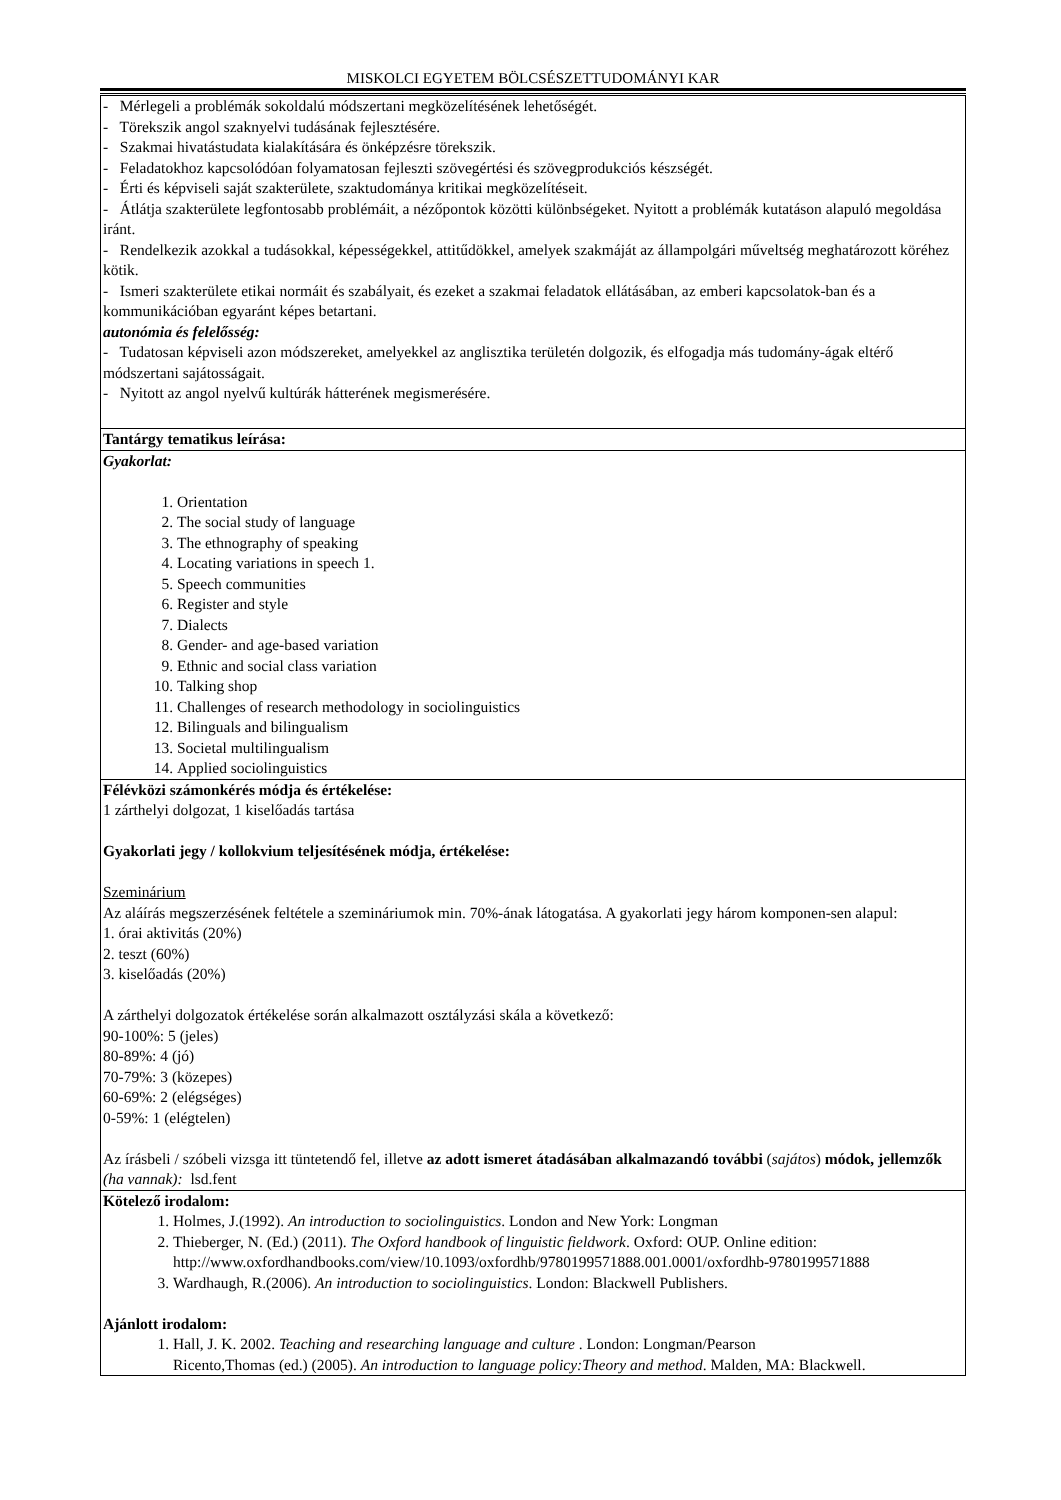MISKOLCI EGYETEM BÖLCSÉSZETTUDOMÁNYI KAR
| - Mérlegeli a problémák sokoldalú módszertani megközelítésének lehetőségét. - Törekszik angol szaknyelvi tudásának fejlesztésére. - Szakmai hivatástudata kialakítására és önképzésre törekszik. - Feladatokhoz kapcsolódóan folyamatosan fejleszti szövegértési és szövegprodukciós készségét. - Érti és képviseli saját szakterülete, szaktudománya kritikai megközelítéseit. - Átlátja szakterülete legfontosabb problémáit, a nézőpontok közötti különbségeket. Nyitott a problémák kutatáson alapuló megoldása iránt. - Rendelkezik azokkal a tudásokkal, képességekkel, attitűdökkel, amelyek szakmáját az állampolgári műveltség meghatározott köréhez kötik. - Ismeri szakterülete etikai normáit és szabályait, és ezeket a szakmai feladatok ellátásában, az emberi kapcsolatok-ban és a kommunikációban egyaránt képes betartani. autonómia és felelősség: - Tudatosan képviseli azon módszereket, amelyekkel az anglisztika területén dolgozik, és elfogadja más tudomány-ágak eltérő módszertani sajátosságait. - Nyitott az angol nyelvű kultúrák hátterének megismerésére. |
| Tantárgy tematikus leírása: |
| Gyakorlat: 1. Orientation 2. The social study of language 3. The ethnography of speaking 4. Locating variations in speech 1. 5. Speech communities 6. Register and style 7. Dialects 8. Gender- and age-based variation 9. Ethnic and social class variation 10. Talking shop 11. Challenges of research methodology in sociolinguistics 12. Bilinguals and bilingualism 13. Societal multilingualism 14. Applied sociolinguistics |
| Félévközi számonkérés módja és értékelése: 1 zárthelyi dolgozat, 1 kiselőadás tartása Gyakorlati jegy / kollokvium teljesítésének módja, értékelése: Szeminárium Az aláírás megszerzésének feltétele a szemináriumok min. 70%-ának látogatása. A gyakorlati jegy három komponen-sen alapul: 1. órai aktivitás (20%) 2. teszt (60%) 3. kiselőadás (20%) A zárthelyi dolgozatok értékelése során alkalmazott osztályzási skála a következő: 90-100%: 5 (jeles) 80-89%: 4 (jó) 70-79%: 3 (közepes) 60-69%: 2 (elégséges) 0-59%: 1 (elégtelen) Az írásbeli / szóbeli vizsga itt tüntetendő fel, illetve az adott ismeret átadásában alkalmazandó további ( sajátos ) módok, jellemzők (ha vannak): lsd.fent |
| Kötelező irodalom: 1. Holmes, J.(1992). An introduction to sociolinguistics . London and New York: Longman 2. Thieberger, N. (Ed.) (2011). The Oxford handbook of linguistic fieldwork . Oxford: OUP. Online edition: http://www.oxfordhandbooks.com/view/10.1093/oxfordhb/9780199571888.001.0001/oxfordhb-9780199571888 3. Wardhaugh, R.(2006). An introduction to sociolinguistics . London: Blackwell Publishers. Ajánlott irodalom: 1. Hall, J. K. 2002. Teaching and researching language and culture . London: Longman/Pearson Ricento,Thomas (ed.) (2005). An introduction to language policy:Theory and method . Malden, MA: Blackwell. |